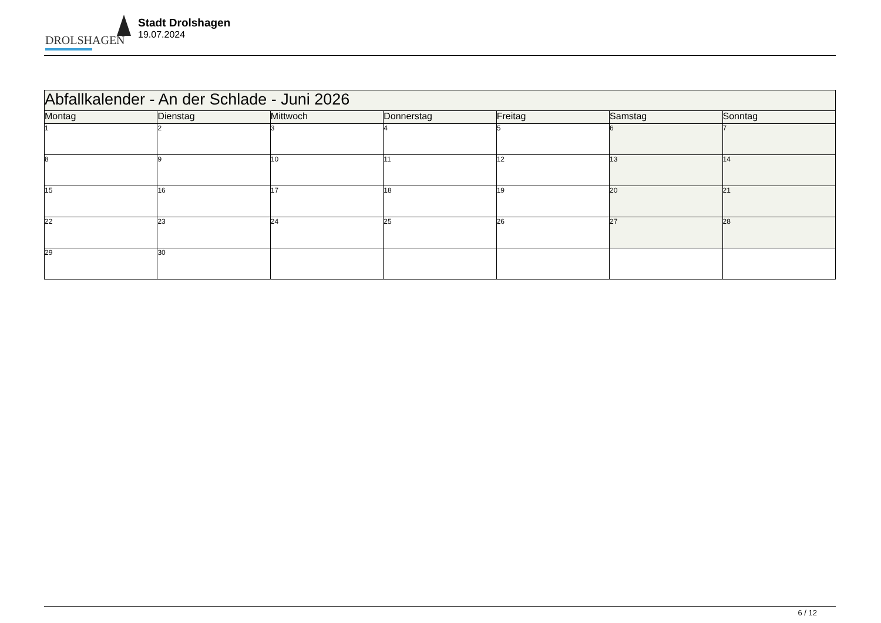DROLSHAGEN
Stadt Drolshagen
19.07.2024
| Abfallkalender - An der Schlade - Juni 2026 | | | | | | |
| --- | --- | --- | --- | --- | --- | --- |
| Montag | Dienstag | Mittwoch | Donnerstag | Freitag | Samstag | Sonntag |
| 1 | 2 | 3 | 4 | 5 | 6 | 7 |
| 8 | 9 | 10 | 11 | 12 | 13 | 14 |
| 15 | 16 | 17 | 18 | 19 | 20 | 21 |
| 22 | 23 | 24 | 25 | 26 | 27 | 28 |
| 29 | 30 | | | | | |
6 / 12